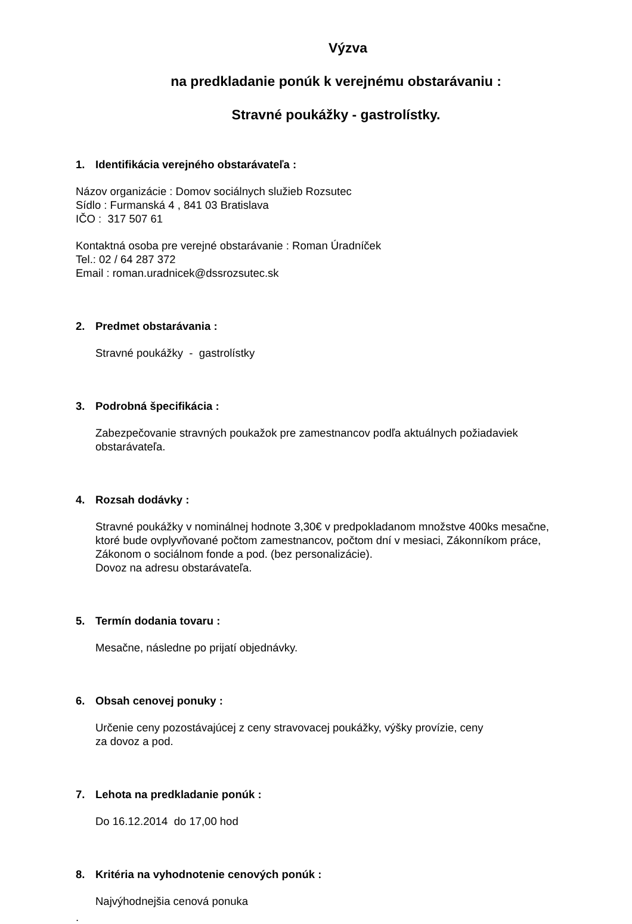Výzva
na predkladanie ponúk k verejnému obstarávaniu :
Stravné poukážky - gastrolístky.
1. Identifikácia verejného obstarávateľa :
Názov organizácie : Domov sociálnych služieb Rozsutec
Sídlo : Furmanská 4 , 841 03 Bratislava
IČO : 317 507 61
Kontaktná osoba pre verejné obstarávanie : Roman Úradníček
Tel.: 02 / 64 287 372
Email : roman.uradnicek@dssrozsutec.sk
2. Predmet obstarávania :
Stravné poukážky - gastrolístky
3. Podrobná špecifikácia :
Zabezpečovanie stravných poukažok pre zamestnancov podľa aktuálnych požiadaviek
obstarávateľa.
4. Rozsah dodávky :
Stravné poukážky v nominálnej hodnote 3,30€ v predpokladanom množstve 400ks mesačne,
ktoré bude ovplyvňované počtom zamestnancov, počtom dní v mesiaci, Zákonníkom práce,
Zákonom o sociálnom fonde a pod. (bez personalizácie).
Dovoz na adresu obstarávateľa.
5. Termín dodania tovaru :
Mesačne, následne po prijatí objednávky.
6. Obsah cenovej ponuky :
Určenie ceny pozostávajúcej z ceny stravovacej poukážky, výšky provízie, ceny
za dovoz a pod.
7. Lehota na predkladanie ponúk :
Do 16.12.2014 do 17,00 hod
8. Kritéria na vyhodnotenie cenových ponúk :
Najvýhodnejšia cenová ponuka
.